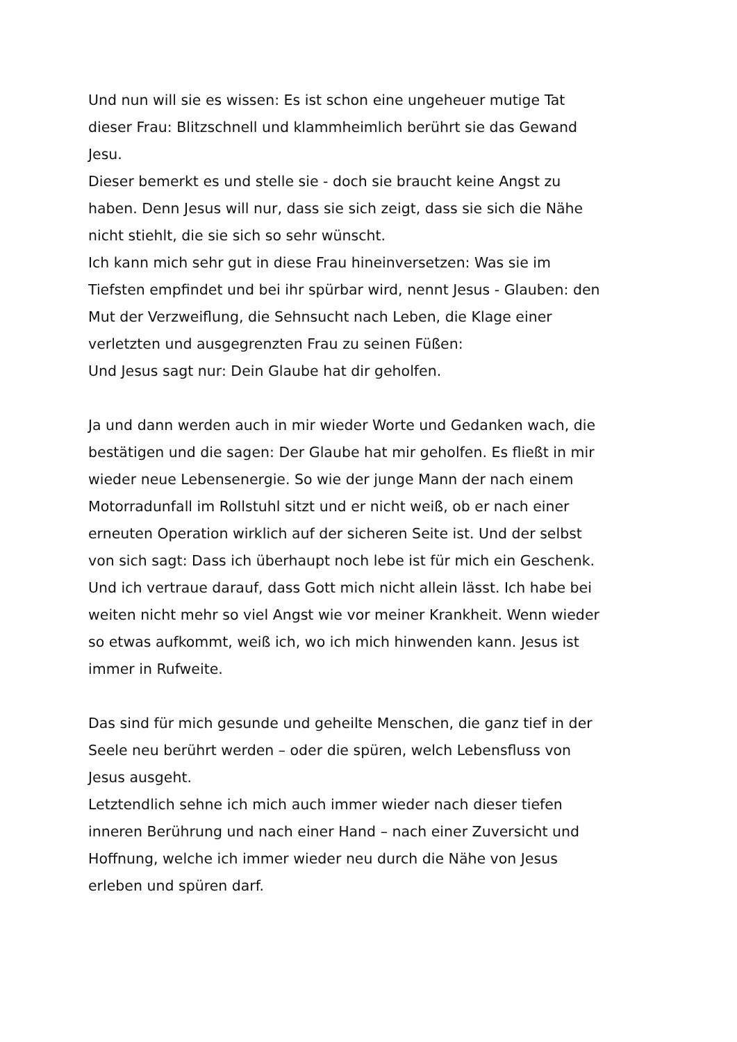Und nun will sie es wissen: Es ist schon eine ungeheuer mutige Tat
dieser Frau: Blitzschnell und klammheimlich berührt sie das Gewand
Jesu.
Dieser bemerkt es und stelle sie - doch sie braucht keine Angst zu
haben. Denn Jesus will nur, dass sie sich zeigt, dass sie sich die Nähe
nicht stiehlt, die sie sich so sehr wünscht.
Ich kann mich sehr gut in diese Frau hineinversetzen: Was sie im
Tiefsten empfindet und bei ihr spürbar wird, nennt Jesus - Glauben: den
Mut der Verzweiflung, die Sehnsucht nach Leben, die Klage einer
verletzten und ausgegrenzten Frau zu seinen Füßen:
Und Jesus sagt nur: Dein Glaube hat dir geholfen.
Ja und dann werden auch in mir wieder Worte und Gedanken wach, die
bestätigen und die sagen: Der Glaube hat mir geholfen. Es fließt in mir
wieder neue Lebensenergie. So wie der junge Mann der nach einem
Motorradunfall im Rollstuhl sitzt und er nicht weiß, ob er nach einer
erneuten Operation wirklich auf der sicheren Seite ist. Und der selbst
von sich sagt: Dass ich überhaupt noch lebe ist für mich ein Geschenk.
Und ich vertraue darauf, dass Gott mich nicht allein lässt. Ich habe bei
weiten nicht mehr so viel Angst wie vor meiner Krankheit. Wenn wieder
so etwas aufkommt, weiß ich, wo ich mich hinwenden kann. Jesus ist
immer in Rufweite.
Das sind für mich gesunde und geheilte Menschen, die ganz tief in der
Seele neu berührt werden – oder die spüren, welch Lebensfluss von
Jesus ausgeht.
Letztendlich sehne ich mich auch immer wieder nach dieser tiefen
inneren Berührung und nach einer Hand – nach einer Zuversicht und
Hoffnung, welche ich immer wieder neu durch die Nähe von Jesus
erleben und spüren darf.